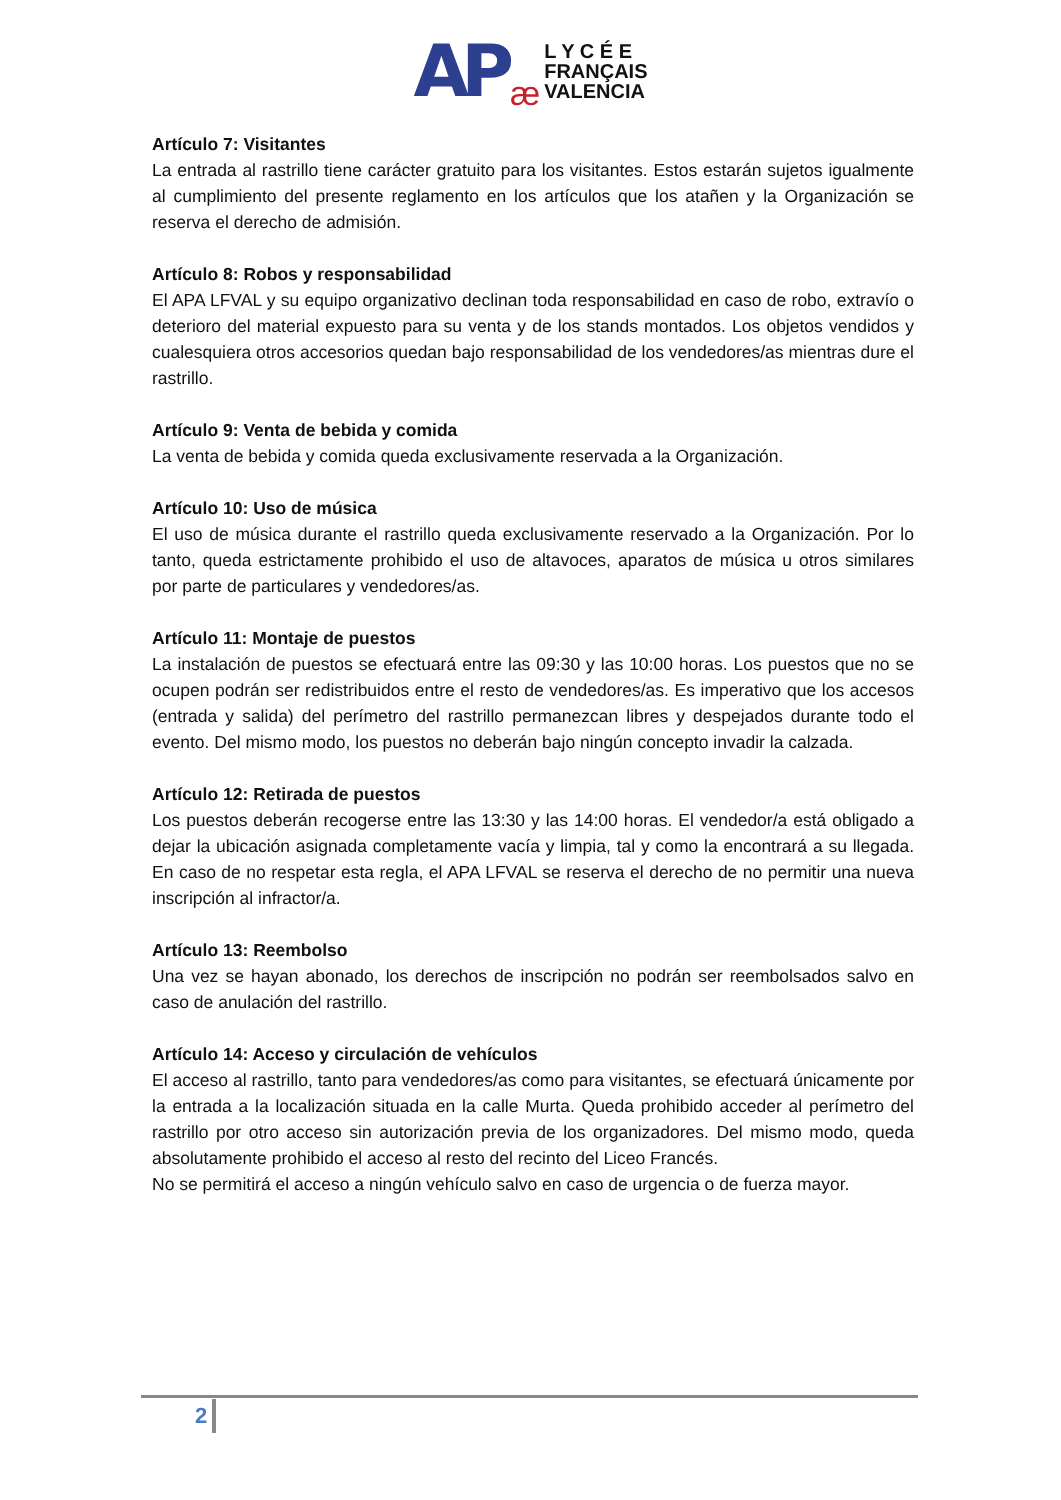AP æ
L Y C É E
FRANÇAIS
VALENCIA
Artículo 7: Visitantes
La entrada al rastrillo tiene carácter gratuito para los visitantes. Estos estarán sujetos igualmente al cumplimiento del presente reglamento en los artículos que los atañen y la Organización se reserva el derecho de admisión.
Artículo 8: Robos y responsabilidad
El APA LFVAL y su equipo organizativo declinan toda responsabilidad en caso de robo, extravío o deterioro del material expuesto para su venta y de los stands montados. Los objetos vendidos y cualesquiera otros accesorios quedan bajo responsabilidad de los vendedores/as mientras dure el rastrillo.
Artículo 9: Venta de bebida y comida
La venta de bebida y comida queda exclusivamente reservada a la Organización.
Artículo 10: Uso de música
El uso de música durante el rastrillo queda exclusivamente reservado a la Organización. Por lo tanto, queda estrictamente prohibido el uso de altavoces, aparatos de música u otros similares por parte de particulares y vendedores/as.
Artículo 11: Montaje de puestos
La instalación de puestos se efectuará entre las 09:30 y las 10:00 horas. Los puestos que no se ocupen podrán ser redistribuidos entre el resto de vendedores/as. Es imperativo que los accesos (entrada y salida) del perímetro del rastrillo permanezcan libres y despejados durante todo el evento. Del mismo modo, los puestos no deberán bajo ningún concepto invadir la calzada.
Artículo 12: Retirada de puestos
Los puestos deberán recogerse entre las 13:30 y las 14:00 horas. El vendedor/a está obligado a dejar la ubicación asignada completamente vacía y limpia, tal y como la encontrará a su llegada. En caso de no respetar esta regla, el APA LFVAL se reserva el derecho de no permitir una nueva inscripción al infractor/a.
Artículo 13: Reembolso
Una vez se hayan abonado, los derechos de inscripción no podrán ser reembolsados salvo en caso de anulación del rastrillo.
Artículo 14: Acceso y circulación de vehículos
El acceso al rastrillo, tanto para vendedores/as como para visitantes, se efectuará únicamente por la entrada a la localización situada en la calle Murta. Queda prohibido acceder al perímetro del rastrillo por otro acceso sin autorización previa de los organizadores. Del mismo modo, queda absolutamente prohibido el acceso al resto del recinto del Liceo Francés.
No se permitirá el acceso a ningún vehículo salvo en caso de urgencia o de fuerza mayor.
2